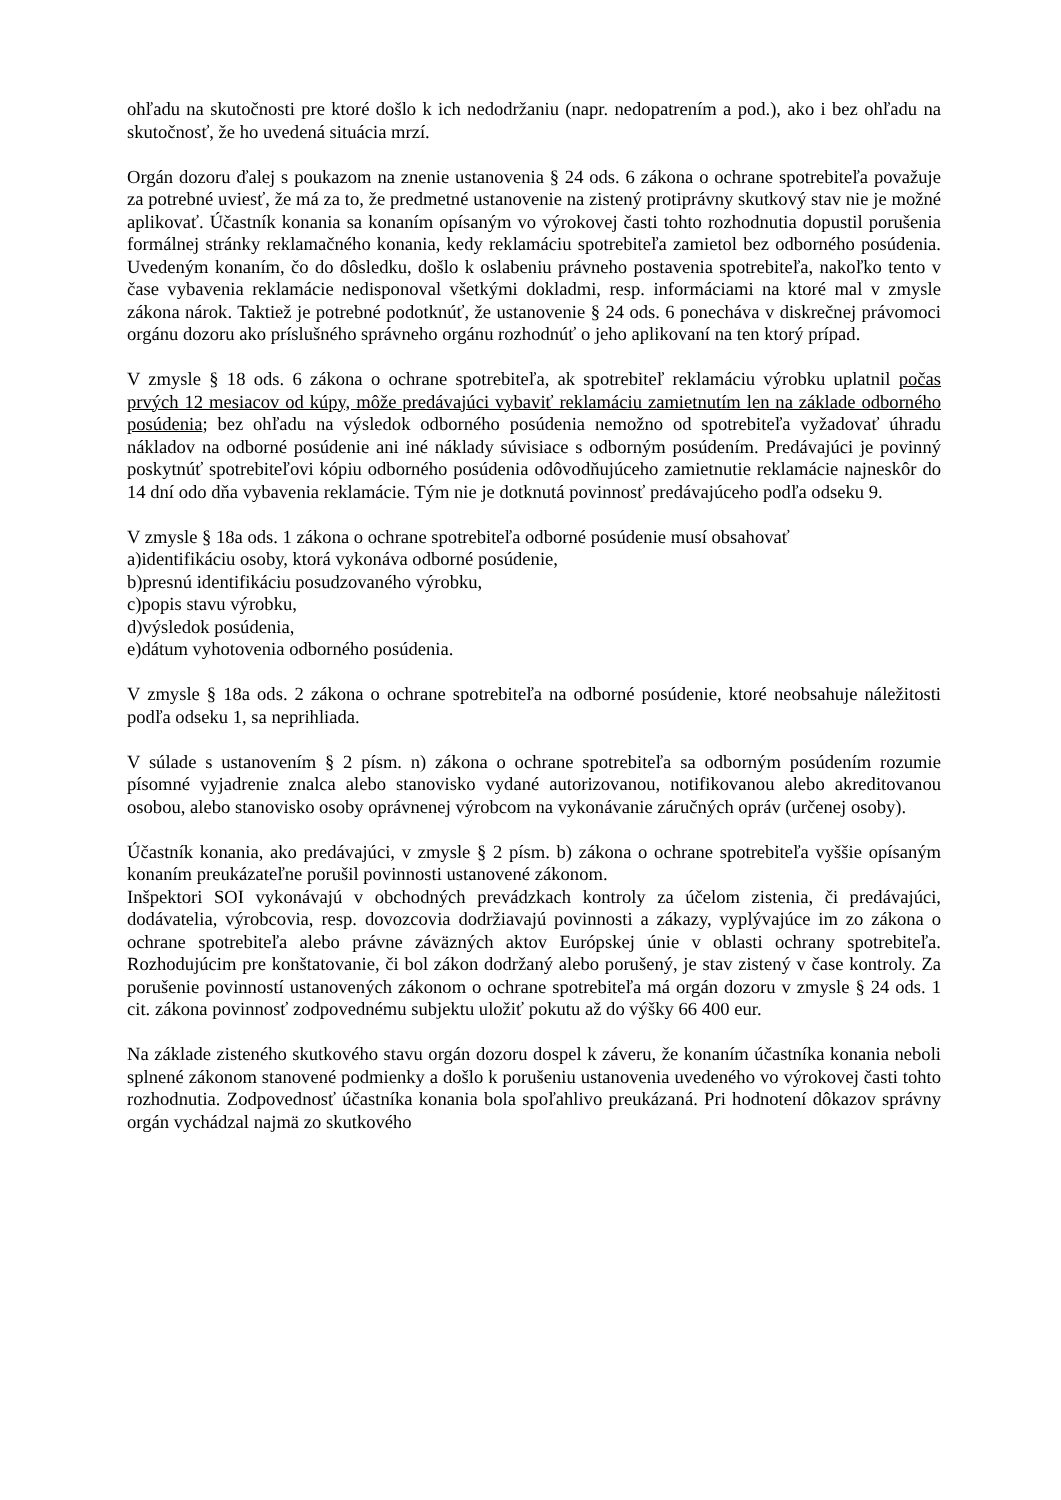ohľadu na skutočnosti pre ktoré došlo k ich nedodržaniu (napr. nedopatrením a pod.), ako i bez ohľadu na skutočnosť, že ho uvedená situácia mrzí.
Orgán dozoru ďalej s poukazom na znenie ustanovenia § 24 ods. 6 zákona o ochrane spotrebiteľa považuje za potrebné uviesť, že má za to, že predmetné ustanovenie na zistený protiprávny skutkový stav nie je možné aplikovať. Účastník konania sa konaním opísaným vo výrokovej časti tohto rozhodnutia dopustil porušenia formálnej stránky reklamačného konania, kedy reklamáciu spotrebiteľa zamietol bez odborného posúdenia. Uvedeným konaním, čo do dôsledku, došlo k oslabeniu právneho postavenia spotrebiteľa, nakoľko tento v čase vybavenia reklamácie nedisponoval všetkými dokladmi, resp. informáciami na ktoré mal v zmysle zákona nárok. Taktiež je potrebné podotknúť, že ustanovenie § 24 ods. 6 ponecháva v diskrečnej právomoci orgánu dozoru ako príslušného správneho orgánu rozhodnúť o jeho aplikovaní na ten ktorý prípad.
V zmysle § 18 ods. 6 zákona o ochrane spotrebiteľa, ak spotrebiteľ reklamáciu výrobku uplatnil počas prvých 12 mesiacov od kúpy, môže predávajúci vybaviť reklamáciu zamietnutím len na základe odborného posúdenia; bez ohľadu na výsledok odborného posúdenia nemožno od spotrebiteľa vyžadovať úhradu nákladov na odborné posúdenie ani iné náklady súvisiace s odborným posúdením. Predávajúci je povinný poskytnúť spotrebiteľovi kópiu odborného posúdenia odôvodňujúceho zamietnutie reklamácie najneskôr do 14 dní odo dňa vybavenia reklamácie. Tým nie je dotknutá povinnosť predávajúceho podľa odseku 9.
V zmysle § 18a ods. 1 zákona o ochrane spotrebiteľa odborné posúdenie musí obsahovať
a)identifikáciu osoby, ktorá vykonáva odborné posúdenie,
b)presnú identifikáciu posudzovaného výrobku,
c)popis stavu výrobku,
d)výsledok posúdenia,
e)dátum vyhotovenia odborného posúdenia.
V zmysle § 18a ods. 2 zákona o ochrane spotrebiteľa na odborné posúdenie, ktoré neobsahuje náležitosti podľa odseku 1, sa neprihliada.
V súlade s ustanovením § 2 písm. n) zákona o ochrane spotrebiteľa sa odborným posúdením rozumie písomné vyjadrenie znalca alebo stanovisko vydané autorizovanou, notifikovanou alebo akreditovanou osobou, alebo stanovisko osoby oprávnenej výrobcom na vykonávanie záručných opráv (určenej osoby).
Účastník konania, ako predávajúci, v zmysle § 2 písm. b) zákona o ochrane spotrebiteľa vyššie opísaným konaním preukázateľne porušil povinnosti ustanovené zákonom.
Inšpektori SOI vykonávajú v obchodných prevádzkach kontroly za účelom zistenia, či predávajúci, dodávatelia, výrobcovia, resp. dovozcovia dodržiavajú povinnosti a zákazy, vyplývajúce im zo zákona o ochrane spotrebiteľa alebo právne záväzných aktov Európskej únie v oblasti ochrany spotrebiteľa. Rozhodujúcim pre konštatovanie, či bol zákon dodržaný alebo porušený, je stav zistený v čase kontroly. Za porušenie povinností ustanovených zákonom o ochrane spotrebiteľa má orgán dozoru v zmysle § 24 ods. 1 cit. zákona povinnosť zodpovednému subjektu uložiť pokutu až do výšky 66 400 eur.
Na základe zisteného skutkového stavu orgán dozoru dospel k záveru, že konaním účastníka konania neboli splnené zákonom stanovené podmienky a došlo k porušeniu ustanovenia uvedeného vo výrokovej časti tohto rozhodnutia. Zodpovednosť účastníka konania bola spoľahlivo preukázaná. Pri hodnotení dôkazov správny orgán vychádzal najmä zo skutkového